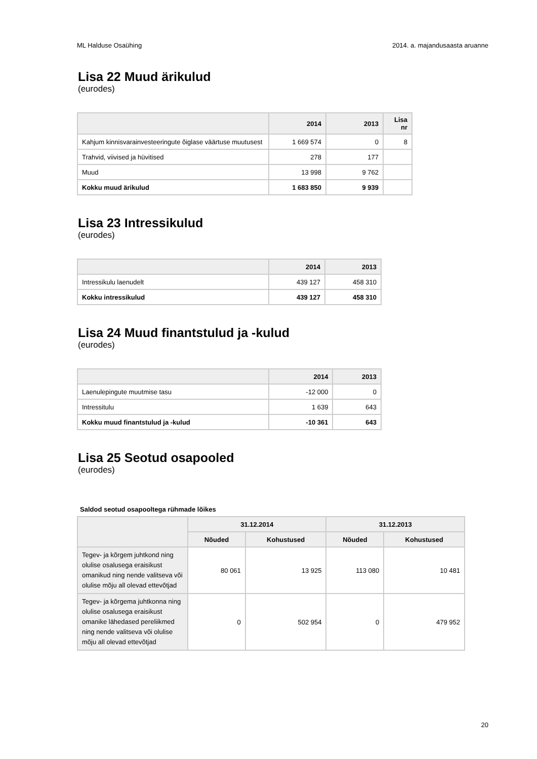ML Halduse Osaühing 2014. a. majandusaasta aruanne
Lisa 22 Muud ärikulud
(eurodes)
| | 2014 | 2013 | Lisa nr |
| --- | --- | --- | --- |
| Kahjum kinnisvarainvesteeringute õiglase väärtuse muutusest | 1 669 574 | 0 | 8 |
| Trahvid, viivised ja hüvitised | 278 | 177 | |
| Muud | 13 998 | 9 762 | |
| Kokku muud ärikulud | 1 683 850 | 9 939 | |
Lisa 23 Intressikulud
(eurodes)
| | 2014 | 2013 |
| --- | --- | --- |
| Intressikulu laenudelt | 439 127 | 458 310 |
| Kokku intressikulud | 439 127 | 458 310 |
Lisa 24 Muud finantstulud ja -kulud
(eurodes)
| | 2014 | 2013 |
| --- | --- | --- |
| Laenulepingute muutmise tasu | -12 000 | 0 |
| Intressitulu | 1 639 | 643 |
| Kokku muud finantstulud ja -kulud | -10 361 | 643 |
Lisa 25 Seotud osapooled
(eurodes)
Saldod seotud osapooltega rühmade lõikes
| | 31.12.2014 | | 31.12.2013 | |
| --- | --- | --- | --- | --- |
| | Nõuded | Kohustused | Nõuded | Kohustused |
| Tegev- ja kõrgem juhtkond ning olulise osalusega eraisikust omanikud ning nende valitseva või olulise mõju all olevad ettevõtjad | 80 061 | 13 925 | 113 080 | 10 481 |
| Tegev- ja kõrgema juhtkonna ning olulise osalusega eraisikust omanike lähedased pereliikmed ning nende valitseva või olulise mõju all olevad ettevõtjad | 0 | 502 954 | 0 | 479 952 |
20